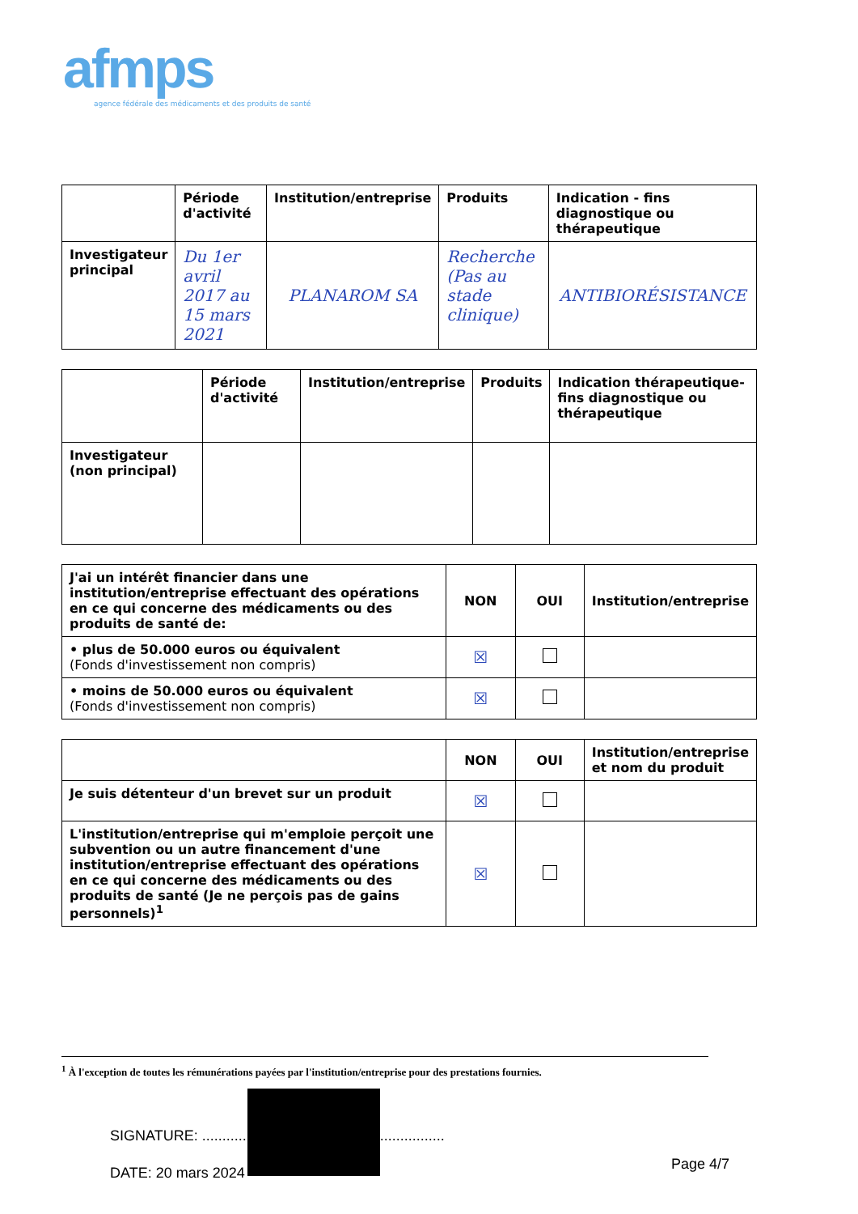afmps
agence fédérale des médicaments et des produits de santé
| | Période d'activité | Institution/entreprise | Produits | Indication - fins diagnostique ou thérapeutique |
| Investigateur principal | Du 1er avril 2017 au 15 mars 2021 | PLANAROM SA | Recherche (Pas au stade clinique) | ANTIBIORÉSISTANCE |
| | Période d'activité | Institution/entreprise | Produits | Indication thérapeutique- fins diagnostique ou thérapeutique |
| Investigateur (non principal) | | | | |
| J'ai un intérêt financier dans une institution/entreprise effectuant des opérations en ce qui concerne des médicaments ou des produits de santé de: | NON | OUI | Institution/entreprise |
| • plus de 50.000 euros ou équivalent (Fonds d'investissement non compris) | ☒ | | |
| • moins de 50.000 euros ou équivalent (Fonds d'investissement non compris) | ☒ | | |
| | NON | OUI | Institution/entreprise et nom du produit |
| Je suis détenteur d'un brevet sur un produit | ☒ | | |
| L'institution/entreprise qui m'emploie perçoit une subvention ou un autre financement d'une institution/entreprise effectuant des opérations en ce qui concerne des médicaments ou des produits de santé (Je ne perçois pas de gains personnels)<sup>1</sup> | ☒ | | |
<sup>1</sup> À l'exception de toutes les rémunérations payées par l'institution/entreprise pour des prestations fournies.
SIGNATURE: ............................................................
DATE: 20 mars 2024
Page 4/7